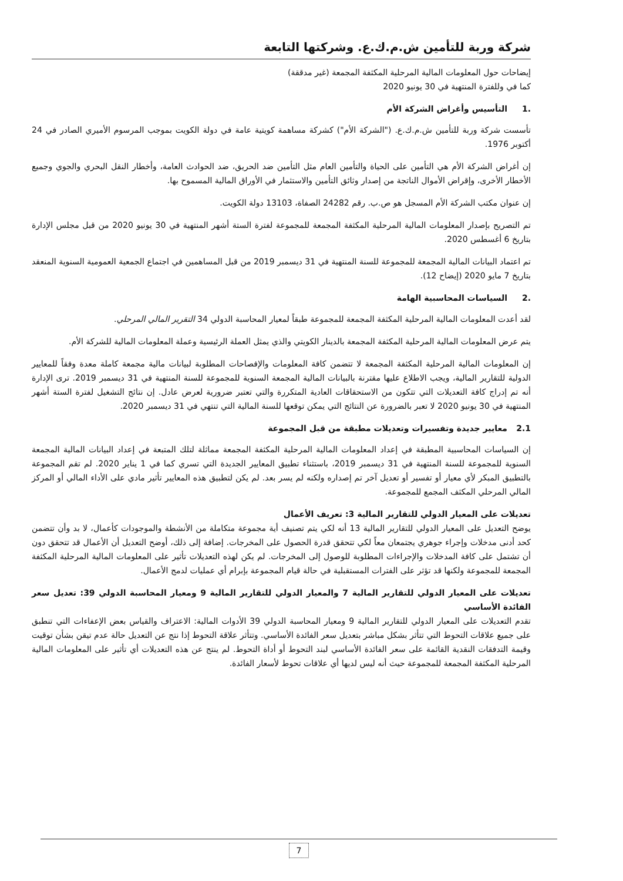شركة وربة للتأمين ش.م.ك.ع. وشركتها التابعة
إيضاحات حول المعلومات المالية المرحلية المكثفة المجمعة (غير مدققة)
كما في وللفترة المنتهية في 30 يونيو 2020
.1 التأسيس وأغراض الشركة الأم
تأسست شركة وربة للتأمين ش.م.ك.ع. ("الشركة الأم") كشركة مساهمة كويتية عامة في دولة الكويت بموجب المرسوم الأميري الصادر في 24 أكتوبر 1976.
إن أغراض الشركة الأم هي التأمين على الحياة والتأمين العام مثل التأمين ضد الحريق، ضد الحوادث العامة، وأخطار النقل البحري والجوي وجميع الأخطار الأخرى، وإقراض الأموال الناتجة من إصدار وثائق التأمين والاستثمار في الأوراق المالية المسموح بها.
إن عنوان مكتب الشركة الأم المسجل هو ص.ب. رقم 24282 الصفاة، 13103 دولة الكويت.
تم التصريح بإصدار المعلومات المالية المرحلية المكثفة المجمعة للمجموعة لفترة الستة أشهر المنتهية في 30 يونيو 2020 من قبل مجلس الإدارة بتاريخ 6 أغسطس 2020.
تم اعتماد البيانات المالية المجمعة للمجموعة للسنة المنتهية في 31 ديسمبر 2019 من قبل المساهمين في اجتماع الجمعية العمومية السنوية المنعقد بتاريخ 7 مايو 2020 (إيضاح 12).
.2 السياسات المحاسبية الهامة
لقد أعدت المعلومات المالية المرحلية المكثفة المجمعة للمجموعة طبقاً لمعيار المحاسبة الدولي 34 التقرير المالي المرحلي.
يتم عرض المعلومات المالية المرحلية المكثفة المجمعة بالدينار الكويتي والذي يمثل العملة الرئيسية وعملة المعلومات المالية للشركة الأم.
إن المعلومات المالية المرحلية المكثفة المجمعة لا تتضمن كافة المعلومات والإفصاحات المطلوبة لبيانات مالية مجمعة كاملة معدة وفقاً للمعايير الدولية للتقارير المالية، ويجب الاطلاع عليها مقترنة بالبيانات المالية المجمعة السنوية للمجموعة للسنة المنتهية في 31 ديسمبر 2019. ترى الإدارة أنه تم إدراج كافة التعديلات التي تتكون من الاستحقاقات العادية المتكررة والتي تعتبر ضرورية لعرض عادل. إن نتائج التشغيل لفترة الستة أشهر المنتهية في 30 يونيو 2020 لا تعبر بالضرورة عن النتائج التي يمكن توقعها للسنة المالية التي تنتهي في 31 ديسمبر 2020.
2.1 معايير جديدة وتفسيرات وتعديلات مطبقة من قبل المجموعة
إن السياسات المحاسبية المطبقة في إعداد المعلومات المالية المرحلية المكثفة المجمعة مماثلة لتلك المتبعة في إعداد البيانات المالية المجمعة السنوية للمجموعة للسنة المنتهية في 31 ديسمبر 2019، باستثناء تطبيق المعايير الجديدة التي تسري كما في 1 يناير 2020. لم تقم المجموعة بالتطبيق المبكر لأي معيار أو تفسير أو تعديل آخر تم إصداره ولكنه لم يسر بعد. لم يكن لتطبيق هذه المعايير تأثير مادي على الأداء المالي أو المركز المالي المرحلي المكثف المجمع للمجموعة.
تعديلات على المعيار الدولي للتقارير المالية 3: تعريف الأعمال
يوضح التعديل على المعيار الدولي للتقارير المالية 13 أنه لكي يتم تصنيف أية مجموعة متكاملة من الأنشطة والموجودات كأعمال، لا بد وأن تتضمن كحد أدنى مدخلات وإجراء جوهري يجتمعان معاً لكي تتحقق قدرة الحصول على المخرجات. إضافة إلى ذلك، أوضح التعديل أن الأعمال قد تتحقق دون أن تشتمل على كافة المدخلات والإجراءات المطلوبة للوصول إلى المخرجات. لم يكن لهذه التعديلات تأثير على المعلومات المالية المرحلية المكثفة المجمعة للمجموعة ولكنها قد تؤثر على الفترات المستقبلية في حالة قيام المجموعة بإبرام أي عمليات لدمج الأعمال.
تعديلات على المعيار الدولي للتقارير المالية 7 والمعيار الدولي للتقارير المالية 9 ومعيار المحاسبة الدولي 39: تعديل سعر الفائدة الأساسي
تقدم التعديلات على المعيار الدولي للتقارير المالية 9 ومعيار المحاسبة الدولي 39 الأدوات المالية: الاعتراف والقياس بعض الإعفاءات التي تنطبق على جميع علاقات التحوط التي تتأثر بشكل مباشر بتعديل سعر الفائدة الأساسي. وتتأثر علاقة التحوط إذا نتج عن التعديل حالة عدم تيقن بشأن توقيت وقيمة التدفقات النقدية القائمة على سعر الفائدة الأساسي لبند التحوط أو أداة التحوط. لم ينتج عن هذه التعديلات أي تأثير على المعلومات المالية المرحلية المكثفة المجمعة للمجموعة حيث أنه ليس لديها أي علاقات تحوط لأسعار الفائدة.
7